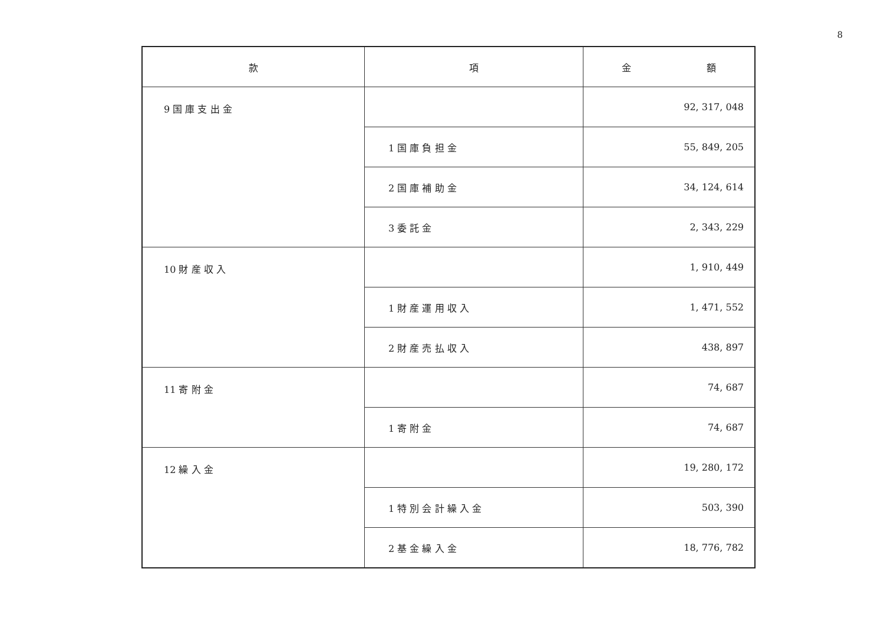8
| 款 | 項 | 金 額 |
| --- | --- | --- |
| 9 国 庫 支 出 金 | | 92, 317, 048 |
| | 1 国 庫 負 担 金 | 55, 849, 205 |
| | 2 国 庫 補 助 金 | 34, 124, 614 |
| | 3 委 託 金 | 2, 343, 229 |
| 10 財 産 収 入 | | 1, 910, 449 |
| | 1 財 産 運 用 収 入 | 1, 471, 552 |
| | 2 財 産 売 払 収 入 | 438, 897 |
| 11 寄 附 金 | | 74, 687 |
| | 1 寄 附 金 | 74, 687 |
| 12 繰 入 金 | | 19, 280, 172 |
| | 1 特 別 会 計 繰 入 金 | 503, 390 |
| | 2 基 金 繰 入 金 | 18, 776, 782 |